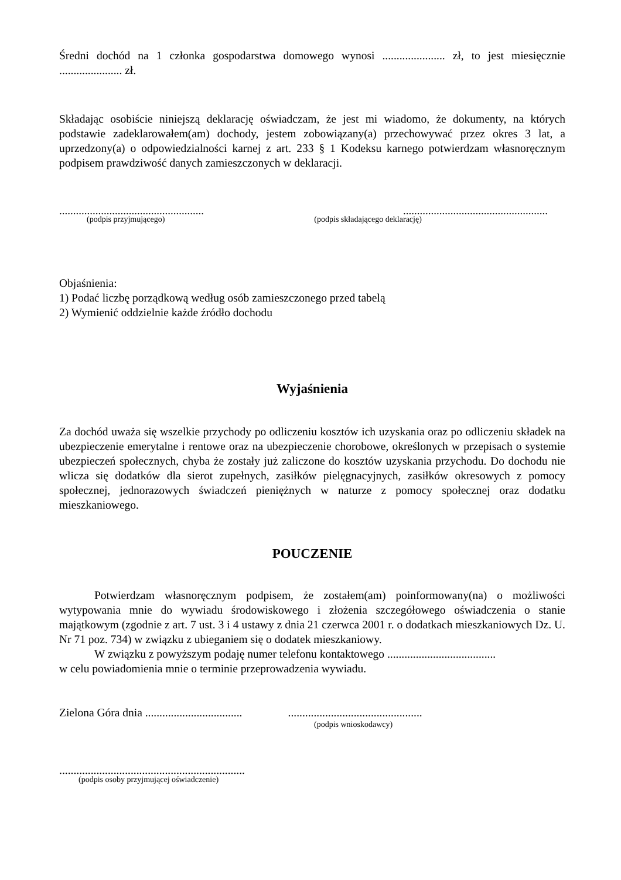Średni dochód na 1 członka gospodarstwa domowego wynosi ...................... zł, to jest miesięcznie ...................... zł.
Składając osobiście niniejszą deklarację oświadczam, że jest mi wiadomo, że dokumenty, na których podstawie zadeklarowałem(am) dochody, jestem zobowiązany(a) przechowywać przez okres 3 lat, a uprzedzony(a) o odpowiedzialności karnej z art. 233 § 1 Kodeksu karnego potwierdzam własnoręcznym podpisem prawdziwość danych zamieszczonych w deklaracji.
........................................................................................................
(podpis przyjmującego) (podpis składającego deklarację)
Objaśnienia:
1) Podać liczbę porządkową według osób zamieszczonego przed tabelą
2) Wymienić oddzielnie każde źródło dochodu
Wyjaśnienia
Za dochód uważa się wszelkie przychody po odliczeniu kosztów ich uzyskania oraz po odliczeniu składek na ubezpieczenie emerytalne i rentowe oraz na ubezpieczenie chorobowe, określonych w przepisach o systemie ubezpieczeń społecznych, chyba że zostały już zaliczone do kosztów uzyskania przychodu. Do dochodu nie wlicza się dodatków dla sierot zupełnych, zasiłków pielęgnacyjnych, zasiłków okresowych z pomocy społecznej, jednorazowych świadczeń pieniężnych w naturze z pomocy społecznej oraz dodatku mieszkaniowego.
POUCZENIE
Potwierdzam własnoręcznym podpisem, że zostałem(am) poinformowany(na) o możliwości wytypowania mnie do wywiadu środowiskowego i złożenia szczegółowego oświadczenia o stanie majątkowym (zgodnie z art. 7 ust. 3 i 4 ustawy z dnia 21 czerwca 2001 r. o dodatkach mieszkaniowych Dz. U. Nr 71 poz. 734) w związku z ubieganiem się o dodatek mieszkaniowy.
W związku z powyższym podaję numer telefonu kontaktowego ......................................
w celu powiadomienia mnie o terminie przeprowadzenia wywiadu.
Zielona Góra dnia .................................................................................
(podpis wnioskodawcy)
.................................................................
(podpis osoby przyjmującej oświadczenie)